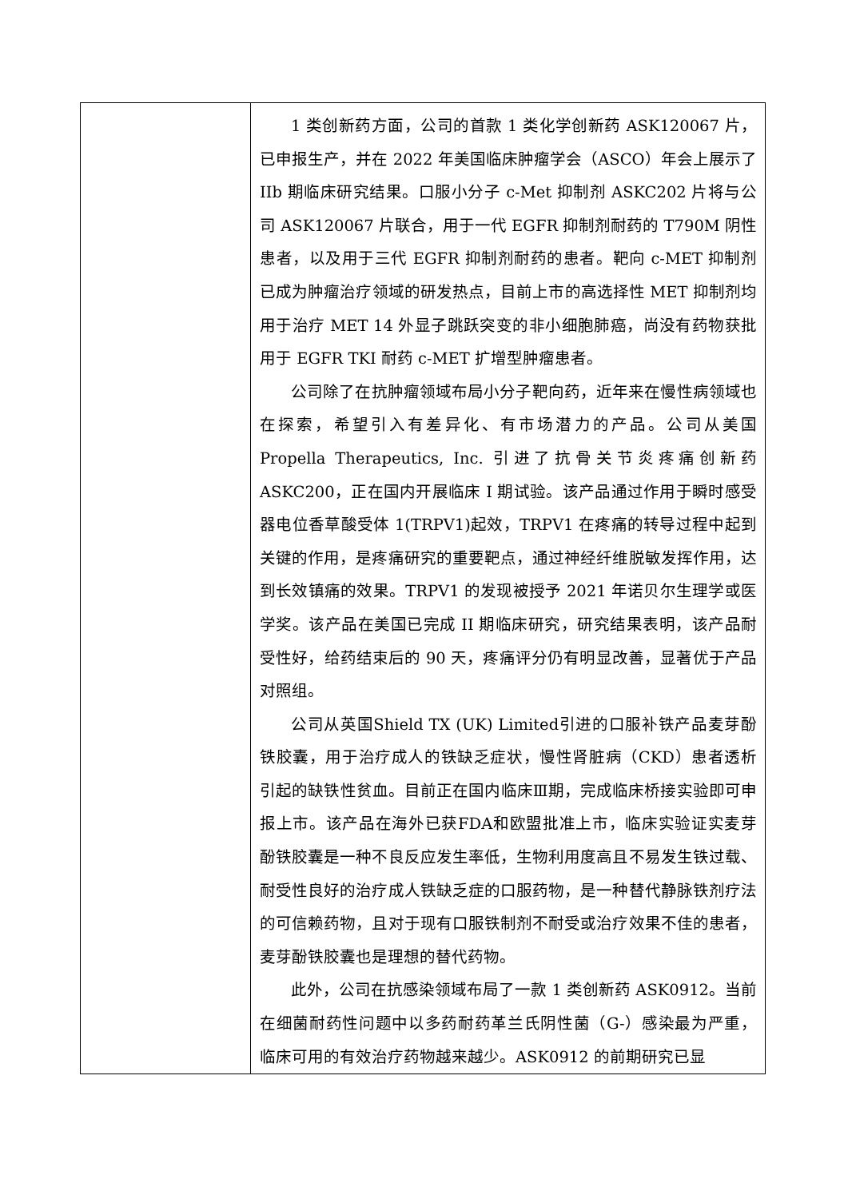| | 1 类创新药方面，公司的首款 1 类化学创新药 ASK120067 片，已申报生产，并在 2022 年美国临床肿瘤学会（ASCO）年会上展示了 IIb 期临床研究结果。口服小分子 c-Met 抑制剂 ASKC202 片将与公司 ASK120067 片联合，用于一代 EGFR 抑制剂耐药的 T790M 阴性患者，以及用于三代 EGFR 抑制剂耐药的患者。靶向 c-MET 抑制剂已成为肿瘤治疗领域的研发热点，目前上市的高选择性 MET 抑制剂均用于治疗 MET 14 外显子跳跃突变的非小细胞肺癌，尚没有药物获批用于 EGFR TKI 耐药 c-MET 扩增型肿瘤患者。 公司除了在抗肿瘤领域布局小分子靶向药，近年来在慢性病领域也在探索，希望引入有差异化、有市场潜力的产品。公司从美国 Propella Therapeutics, Inc. 引进了抗骨关节炎疼痛创新药 ASKC200，正在国内开展临床 I 期试验。该产品通过作用于瞬时感受器电位香草酸受体 1(TRPV1)起效，TRPV1 在疼痛的转导过程中起到关键的作用，是疼痛研究的重要靶点，通过神经纤维脱敏发挥作用，达到长效镇痛的效果。TRPV1 的发现被授予 2021 年诺贝尔生理学或医学奖。该产品在美国已完成 II 期临床研究，研究结果表明，该产品耐受性好，给药结束后的 90 天，疼痛评分仍有明显改善，显著优于产品对照组。 公司从英国Shield TX (UK) Limited引进的口服补铁产品麦芽酚铁胶囊，用于治疗成人的铁缺乏症状，慢性肾脏病（CKD）患者透析引起的缺铁性贫血。目前正在国内临床Ⅲ期，完成临床桥接实验即可申报上市。该产品在海外已获FDA和欧盟批准上市，临床实验证实麦芽酚铁胶囊是一种不良反应发生率低，生物利用度高且不易发生铁过载、耐受性良好的治疗成人铁缺乏症的口服药物，是一种替代静脉铁剂疗法的可信赖药物，且对于现有口服铁制剂不耐受或治疗效果不佳的患者，麦芽酚铁胶囊也是理想的替代药物。 此外，公司在抗感染领域布局了一款 1 类创新药 ASK0912。当前在细菌耐药性问题中以多药耐药革兰氏阴性菌（G-）感染最为严重，临床可用的有效治疗药物越来越少。ASK0912 的前期研究已显 |